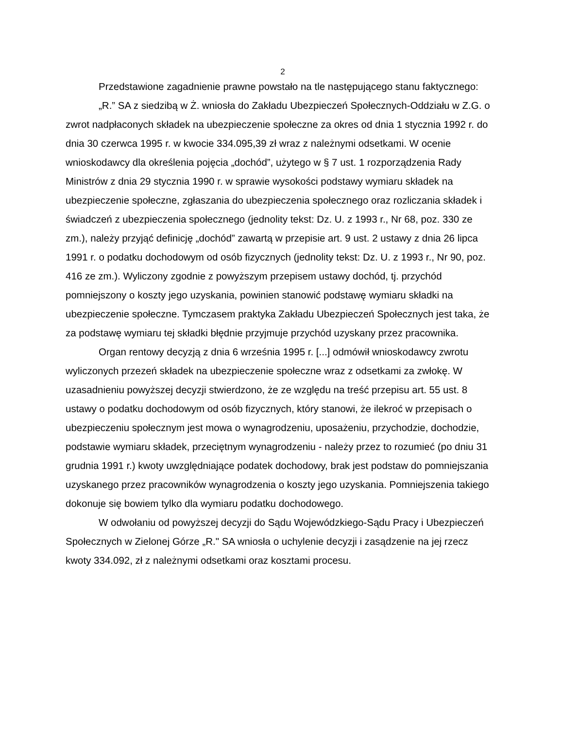2
Przedstawione zagadnienie prawne powstało na tle następującego stanu faktycznego:
„R.” SA z siedzibą w Ż. wniosła do Zakładu Ubezpieczeń Społecznych-Oddziału w Z.G. o zwrot nadpłaconych składek na ubezpieczenie społeczne za okres od dnia 1 stycznia 1992 r. do dnia 30 czerwca 1995 r. w kwocie 334.095,39 zł wraz z należnymi odsetkami. W ocenie wnioskodawcy dla określenia pojęcia „dochód”, użytego w § 7 ust. 1 rozporządzenia Rady Ministrów z dnia 29 stycznia 1990 r. w sprawie wysokości podstawy wymiaru składek na ubezpieczenie społeczne, zgłaszania do ubezpieczenia społecznego oraz rozliczania składek i świadczeń z ubezpieczenia społecznego (jednolity tekst: Dz. U. z 1993 r., Nr 68, poz. 330 ze zm.), należy przyjąć definicję „dochód” zawartą w przepisie art. 9 ust. 2 ustawy z dnia 26 lipca 1991 r. o podatku dochodowym od osób fizycznych (jednolity tekst: Dz. U. z 1993 r., Nr 90, poz. 416 ze zm.). Wyliczony zgodnie z powyższym przepisem ustawy dochód, tj. przychód pomniejszony o koszty jego uzyskania, powinien stanowić podstawę wymiaru składki na ubezpieczenie społeczne. Tymczasem praktyka Zakładu Ubezpieczeń Społecznych jest taka, że za podstawę wymiaru tej składki błędnie przyjmuje przychód uzyskany przez pracownika.
Organ rentowy decyzją z dnia 6 września 1995 r. [...] odmówił wnioskodawcy zwrotu wyliczonych przezeń składek na ubezpieczenie społeczne wraz z odsetkami za zwłokę. W uzasadnieniu powyższej decyzji stwierdzono, że ze względu na treść przepisu art. 55 ust. 8 ustawy o podatku dochodowym od osób fizycznych, który stanowi, że ilekroć w przepisach o ubezpieczeniu społecznym jest mowa o wynagrodzeniu, uposażeniu, przychodzie, dochodzie, podstawie wymiaru składek, przeciętnym wynagrodzeniu - należy przez to rozumieć (po dniu 31 grudnia 1991 r.) kwoty uwzględniające podatek dochodowy, brak jest podstaw do pomniejszania uzyskanego przez pracowników wynagrodzenia o koszty jego uzyskania. Pomniejszenia takiego dokonuje się bowiem tylko dla wymiaru podatku dochodowego.
W odwołaniu od powyższej decyzji do Sądu Wojewódzkiego-Sądu Pracy i Ubezpieczeń Społecznych w Zielonej Górze „R." SA wniosła o uchylenie decyzji i zasądzenie na jej rzecz kwoty 334.092, zł z należnymi odsetkami oraz kosztami procesu.